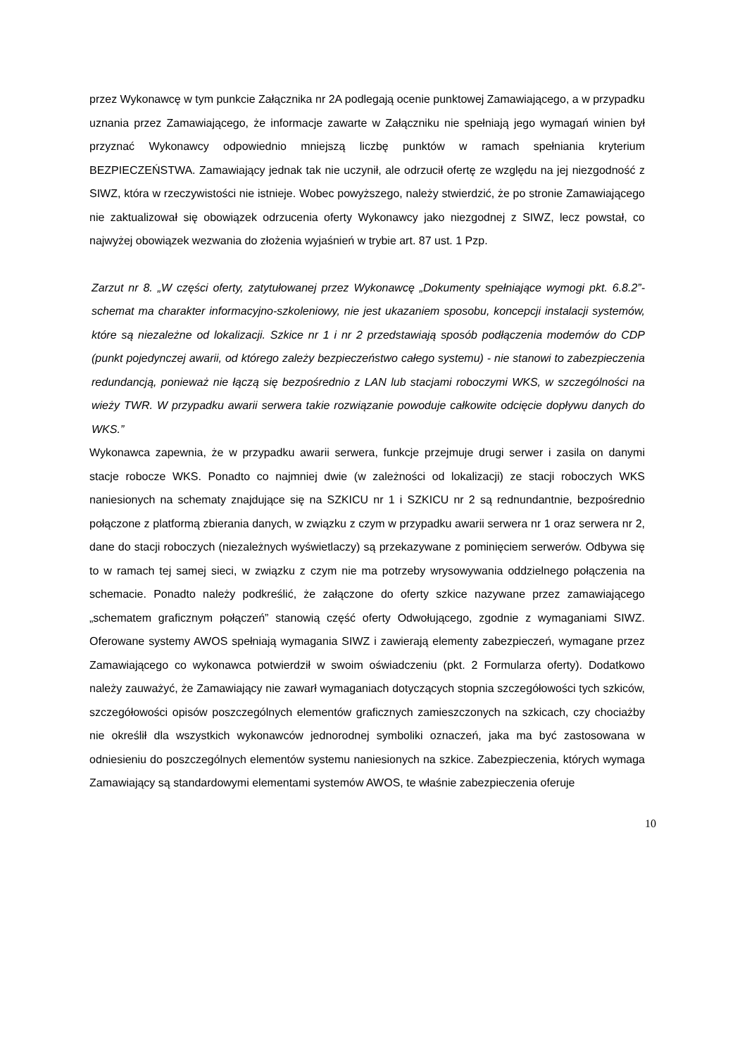przez Wykonawcę w tym punkcie Załącznika nr 2A podlegają ocenie punktowej Zamawiającego, a w przypadku uznania przez Zamawiającego, że informacje zawarte w Załączniku nie spełniają jego wymagań winien był przyznać Wykonawcy odpowiednio mniejszą liczbę punktów w ramach spełniania kryterium BEZPIECZEŃSTWA. Zamawiający jednak tak nie uczynił, ale odrzucił ofertę ze względu na jej niezgodność z SIWZ, która w rzeczywistości nie istnieje. Wobec powyższego, należy stwierdzić, że po stronie Zamawiającego nie zaktualizował się obowiązek odrzucenia oferty Wykonawcy jako niezgodnej z SIWZ, lecz powstał, co najwyżej obowiązek wezwania do złożenia wyjaśnień w trybie art. 87 ust. 1 Pzp.
Zarzut nr 8. „W części oferty, zatytułowanej przez Wykonawcę „Dokumenty spełniające wymogi pkt. 6.8.2”- schemat ma charakter informacyjno-szkoleniowy, nie jest ukazaniem sposobu, koncepcji instalacji systemów, które są niezależne od lokalizacji. Szkice nr 1 i nr 2 przedstawiają sposób podłączenia modemów do CDP (punkt pojedynczej awarii, od którego zależy bezpieczeństwo całego systemu) - nie stanowi to zabezpieczenia redundancją, ponieważ nie łączą się bezpośrednio z LAN lub stacjami roboczymi WKS, w szczególności na wieży TWR. W przypadku awarii serwera takie rozwiązanie powoduje całkowite odcięcie dopływu danych do WKS.”
Wykonawca zapewnia, że w przypadku awarii serwera, funkcje przejmuje drugi serwer i zasila on danymi stacje robocze WKS. Ponadto co najmniej dwie (w zależności od lokalizacji) ze stacji roboczych WKS naniesionych na schematy znajdujące się na SZKICU nr 1 i SZKICU nr 2 są rednundantnie, bezpośrednio połączone z platformą zbierania danych, w związku z czym w przypadku awarii serwera nr 1 oraz serwera nr 2, dane do stacji roboczych (niezależnych wyświetlaczy) są przekazywane z pominięciem serwerów. Odbywa się to w ramach tej samej sieci, w związku z czym nie ma potrzeby wrysowywania oddzielnego połączenia na schemacie. Ponadto należy podkreślić, że załączone do oferty szkice nazywane przez zamawiającego „schematem graficznym połączeń” stanowią część oferty Odwołującego, zgodnie z wymaganiami SIWZ. Oferowane systemy AWOS spełniają wymagania SIWZ i zawierają elementy zabezpieczeń, wymagane przez Zamawiającego co wykonawca potwierdził w swoim oświadczeniu (pkt. 2 Formularza oferty). Dodatkowo należy zauważyć, że Zamawiający nie zawarł wymaganiach dotyczących stopnia szczegółowości tych szkiców, szczegółowości opisów poszczególnych elementów graficznych zamieszczonych na szkicach, czy chociażby nie określił dla wszystkich wykonawców jednorodnej symboliki oznaczeń, jaka ma być zastosowana w odniesieniu do poszczególnych elementów systemu naniesionych na szkice. Zabezpieczenia, których wymaga Zamawiający są standardowymi elementami systemów AWOS, te właśnie zabezpieczenia oferuje
10